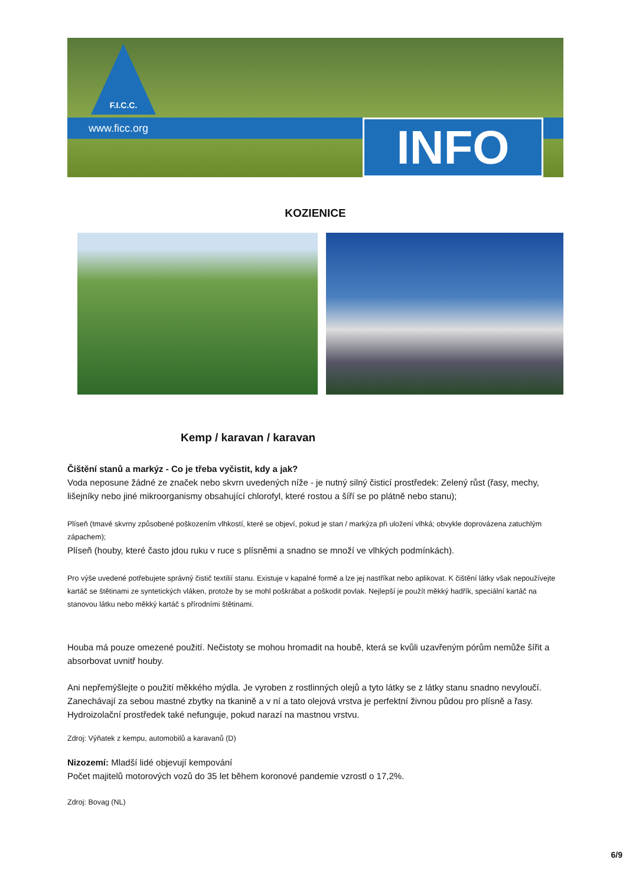F.I.C.C.
www.ficc.org INFO
KOZIENICE
Kemp / karavan / karavan
Čištění stanů a markýz - Co je třeba vyčistit, kdy a jak?
Voda neposune žádné ze značek nebo skvrn uvedených níže - je nutný silný čisticí prostředek: Zelený růst (řasy, mechy, lišejníky nebo jiné mikroorganismy obsahující chlorofyl, které rostou a šíří se po plátně nebo stanu);
Plíseň (tmavé skvrny způsobené poškozením vlhkostí, které se objeví, pokud je stan / markýza při uložení vlhká; obvykle doprovázena zatuchlým zápachem);
Plíseň (houby, které často jdou ruku v ruce s plísněmi a snadno se množí ve vlhkých podmínkách).
Pro výše uvedené potřebujete správný čistič textilií stanu. Existuje v kapalné formě a lze jej nastříkat nebo aplikovat. K čištění látky však nepoužívejte kartáč se štětinami ze syntetických vláken, protože by se mohl poškrábat a poškodit povlak. Nejlepší je použít měkký hadřík, speciální kartáč na stanovou látku nebo měkký kartáč s přírodními štětinami.
Houba má pouze omezené použití. Nečistoty se mohou hromadit na houbě, která se kvůli uzavřeným pórům nemůže šířit a absorbovat uvnitř houby.
Ani nepřemýšlejte o použití měkkého mýdla. Je vyroben z rostlinných olejů a tyto látky se z látky stanu snadno nevyloučí. Zanechávají za sebou mastné zbytky na tkanině a v ní a tato olejová vrstva je perfektní živnou půdou pro plísně a řasy. Hydroizolační prostředek také nefunguje, pokud narazí na mastnou vrstvu.
Zdroj: Výňatek z kempu, automobilů a karavanů (D)
Nizozemí: Mladší lidé objevují kempování
Počet majitelů motorových vozů do 35 let během koronové pandemie vzrostl o 17,2%.
Zdroj: Bovag (NL)
6/9